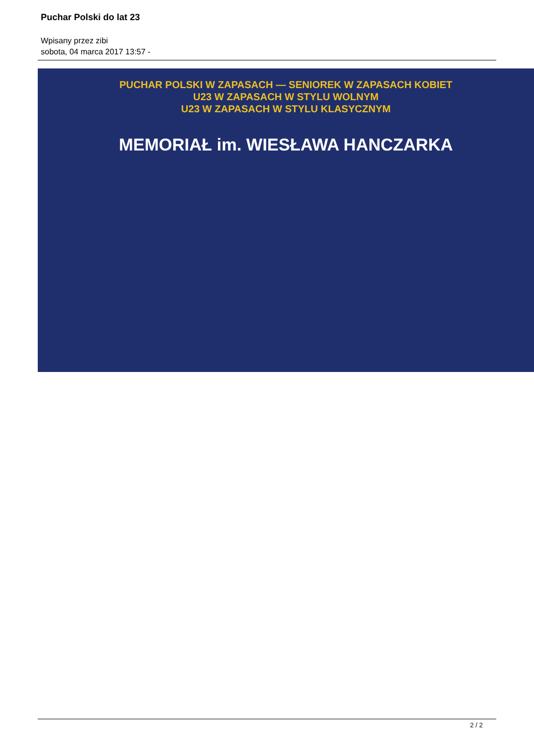Puchar Polski do lat 23
Wpisany przez zibi
sobota, 04 marca 2017 13:57 -
PUCHAR POLSKI W ZAPASACH — SENIOREK W ZAPASACH KOBIET
U23 W ZAPASACH W STYLU WOLNYM
U23 W ZAPASACH W STYLU KLASYCZNYM
MEMORIAŁ im. WIESŁAWA HANCZARKA
2 / 2